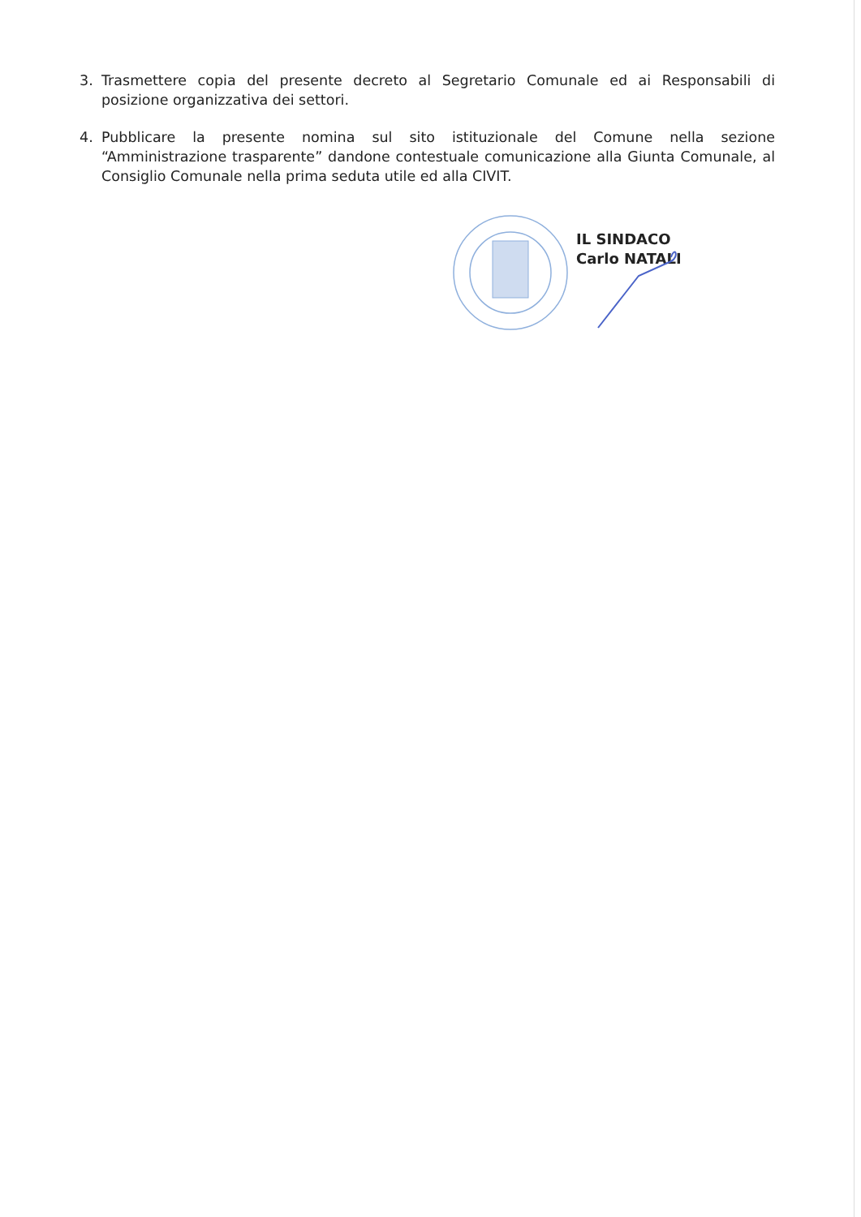3. Trasmettere copia del presente decreto al Segretario Comunale ed ai Responsabili di posizione organizzativa dei settori.
4. Pubblicare la presente nomina sul sito istituzionale del Comune nella sezione “Amministrazione trasparente” dandone contestuale comunicazione alla Giunta Comunale, al Consiglio Comunale nella prima seduta utile ed alla CIVIT.
IL SINDACO
Carlo NATALI